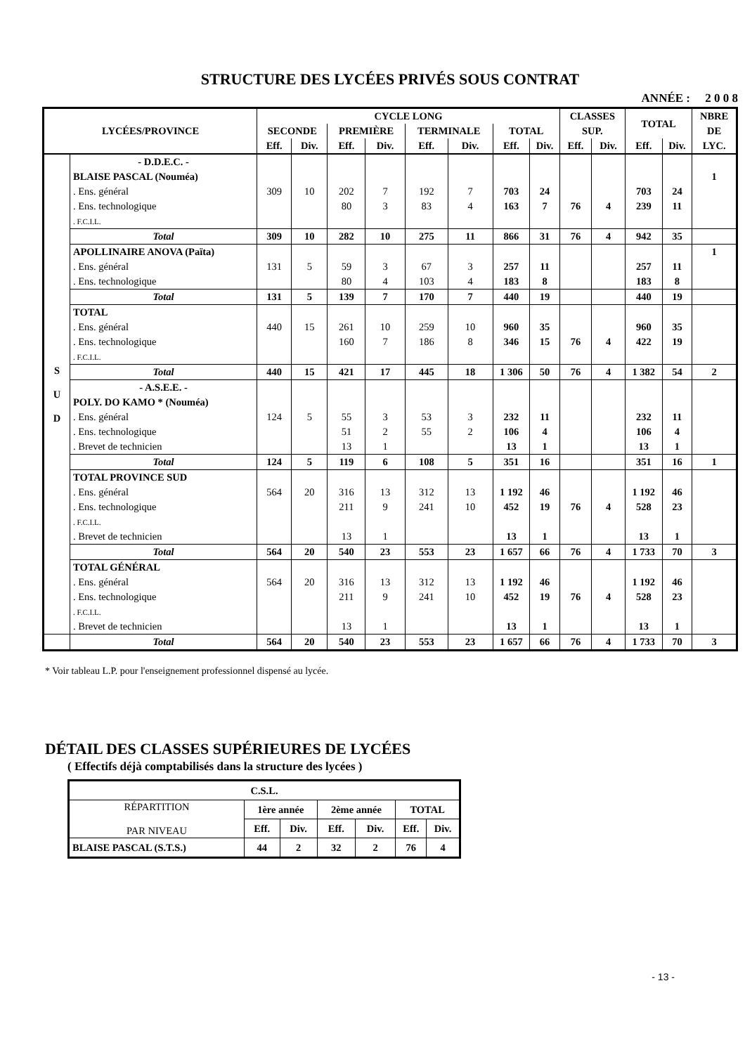STRUCTURE DES LYCÉES PRIVÉS SOUS CONTRAT
ANNÉE : 2 0 0 8
| LYCÉES/PROVINCE | | CYCLE LONG | | | | | | | | CLASSES | | TOTAL | | NBRE |
| --- | --- | --- | --- | --- | --- | --- | --- | --- | --- | --- | --- | --- | --- | --- |
| | | SECONDE | | PREMIÈRE | | TERMINALE | | TOTAL | | SUP. | | | | DE |
| | | Eff. | Div. | Eff. | Div. | Eff. | Div. | Eff. | Div. | Eff. | Div. | Eff. | Div. | LYC. |
| S U D | - D.D.E.C. - | | | | | | | | | | | | | |
| | BLAISE PASCAL (Nouméa) | | | | | | | | | | | | | 1 |
| | . Ens. général | 309 | 10 | 202 | 7 | 192 | 7 | 703 | 24 | | | 703 | 24 | |
| | . Ens. technologique | | | 80 | 3 | 83 | 4 | 163 | 7 | 76 | 4 | 239 | 11 | |
| | . F.C.I.L. | | | | | | | | | | | | | |
| | Total | 309 | 10 | 282 | 10 | 275 | 11 | 866 | 31 | 76 | 4 | 942 | 35 | |
| | APOLLINAIRE ANOVA (Païta) | | | | | | | | | | | | | 1 |
| | . Ens. général | 131 | 5 | 59 | 3 | 67 | 3 | 257 | 11 | | | 257 | 11 | |
| | . Ens. technologique | | | 80 | 4 | 103 | 4 | 183 | 8 | | | 183 | 8 | |
| | Total | 131 | 5 | 139 | 7 | 170 | 7 | 440 | 19 | | | 440 | 19 | |
| | TOTAL | | | | | | | | | | | | | |
| | . Ens. général | 440 | 15 | 261 | 10 | 259 | 10 | 960 | 35 | | | 960 | 35 | |
| | . Ens. technologique | | | 160 | 7 | 186 | 8 | 346 | 15 | 76 | 4 | 422 | 19 | |
| | . F.C.I.L. | | | | | | | | | | | | | |
| | Total | 440 | 15 | 421 | 17 | 445 | 18 | 1 306 | 50 | 76 | 4 | 1 382 | 54 | 2 |
| | - A.S.E.E. - | | | | | | | | | | | | | |
| | POLY. DO KAMO * (Nouméa) | | | | | | | | | | | | | |
| | . Ens. général | 124 | 5 | 55 | 3 | 53 | 3 | 232 | 11 | | | 232 | 11 | |
| | . Ens. technologique | | | 51 | 2 | 55 | 2 | 106 | 4 | | | 106 | 4 | |
| | . Brevet de technicien | | | 13 | 1 | | | 13 | 1 | | | 13 | 1 | |
| | Total | 124 | 5 | 119 | 6 | 108 | 5 | 351 | 16 | | | 351 | 16 | 1 |
| | TOTAL PROVINCE SUD | | | | | | | | | | | | | |
| | . Ens. général | 564 | 20 | 316 | 13 | 312 | 13 | 1 192 | 46 | | | 1 192 | 46 | |
| | . Ens. technologique | | | 211 | 9 | 241 | 10 | 452 | 19 | 76 | 4 | 528 | 23 | |
| | . F.C.I.L. | | | | | | | | | | | | | |
| | . Brevet de technicien | | | 13 | 1 | | | 13 | 1 | | | 13 | 1 | |
| | Total | 564 | 20 | 540 | 23 | 553 | 23 | 1 657 | 66 | 76 | 4 | 1 733 | 70 | 3 |
| | TOTAL GÉNÉRAL | | | | | | | | | | | | | |
| | . Ens. général | 564 | 20 | 316 | 13 | 312 | 13 | 1 192 | 46 | | | 1 192 | 46 | |
| | . Ens. technologique | | | 211 | 9 | 241 | 10 | 452 | 19 | 76 | 4 | 528 | 23 | |
| | . F.C.I.L. | | | | | | | | | | | | | |
| | . Brevet de technicien | | | 13 | 1 | | | 13 | 1 | | | 13 | 1 | |
| | Total | 564 | 20 | 540 | 23 | 553 | 23 | 1 657 | 66 | 76 | 4 | 1 733 | 70 | 3 |
* Voir tableau L.P. pour l'enseignement professionnel dispensé au lycée.
DÉTAIL DES CLASSES SUPÉRIEURES DE LYCÉES
( Effectifs déjà comptabilisés dans la structure des lycées )
| C.S.L. | | | | | | |
| RÉPARTITION PAR NIVEAU | 1ère année | | 2ème année | | TOTAL | |
| | Eff. | Div. | Eff. | Div. | Eff. | Div. |
| BLAISE PASCAL (S.T.S.) | 44 | 2 | 32 | 2 | 76 | 4 |
- 13 -